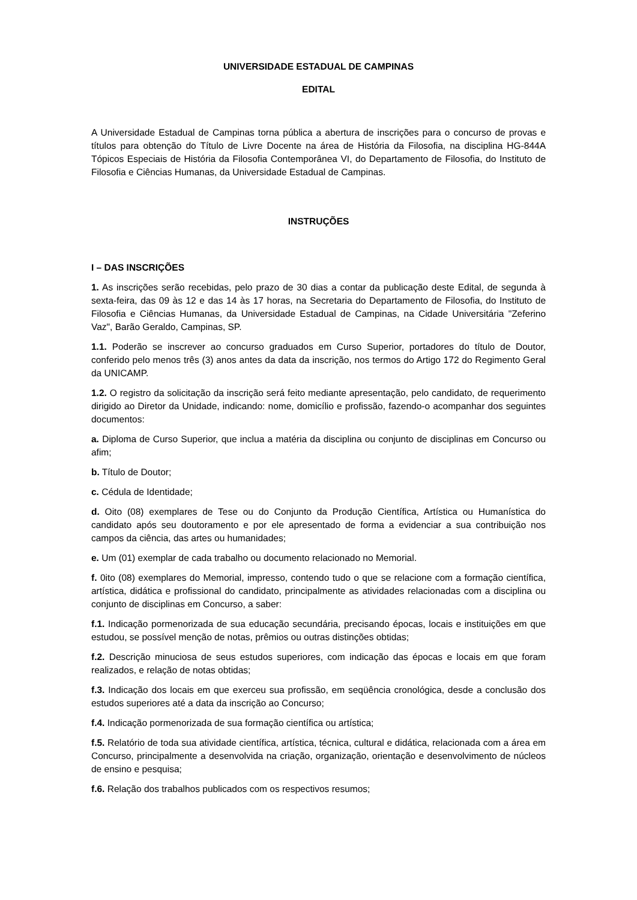UNIVERSIDADE ESTADUAL DE CAMPINAS
EDITAL
A Universidade Estadual de Campinas torna pública a abertura de inscrições para o concurso de provas e títulos para obtenção do Título de Livre Docente na área de História da Filosofia, na disciplina HG-844A Tópicos Especiais de História da Filosofia Contemporânea VI, do Departamento de Filosofia, do Instituto de Filosofia e Ciências Humanas, da Universidade Estadual de Campinas.
INSTRUÇÕES
I – DAS INSCRIÇÕES
1. As inscrições serão recebidas, pelo prazo de 30 dias a contar da publicação deste Edital, de segunda à sexta-feira, das 09 às 12 e das 14 às 17 horas, na Secretaria do Departamento de Filosofia, do Instituto de Filosofia e Ciências Humanas, da Universidade Estadual de Campinas, na Cidade Universitária "Zeferino Vaz", Barão Geraldo, Campinas, SP.
1.1. Poderão se inscrever ao concurso graduados em Curso Superior, portadores do título de Doutor, conferido pelo menos três (3) anos antes da data da inscrição, nos termos do Artigo 172 do Regimento Geral da UNICAMP.
1.2. O registro da solicitação da inscrição será feito mediante apresentação, pelo candidato, de requerimento dirigido ao Diretor da Unidade, indicando: nome, domicílio e profissão, fazendo-o acompanhar dos seguintes documentos:
a. Diploma de Curso Superior, que inclua a matéria da disciplina ou conjunto de disciplinas em Concurso ou afim;
b. Título de Doutor;
c. Cédula de Identidade;
d. Oito (08) exemplares de Tese ou do Conjunto da Produção Científica, Artística ou Humanística do candidato após seu doutoramento e por ele apresentado de forma a evidenciar a sua contribuição nos campos da ciência, das artes ou humanidades;
e. Um (01) exemplar de cada trabalho ou documento relacionado no Memorial.
f. 0ito (08) exemplares do Memorial, impresso, contendo tudo o que se relacione com a formação científica, artística, didática e profissional do candidato, principalmente as atividades relacionadas com a disciplina ou conjunto de disciplinas em Concurso, a saber:
f.1. Indicação pormenorizada de sua educação secundária, precisando épocas, locais e instituições em que estudou, se possível menção de notas, prêmios ou outras distinções obtidas;
f.2. Descrição minuciosa de seus estudos superiores, com indicação das épocas e locais em que foram realizados, e relação de notas obtidas;
f.3. Indicação dos locais em que exerceu sua profissão, em seqüência cronológica, desde a conclusão dos estudos superiores até a data da inscrição ao Concurso;
f.4. Indicação pormenorizada de sua formação científica ou artística;
f.5. Relatório de toda sua atividade científica, artística, técnica, cultural e didática, relacionada com a área em Concurso, principalmente a desenvolvida na criação, organização, orientação e desenvolvimento de núcleos de ensino e pesquisa;
f.6. Relação dos trabalhos publicados com os respectivos resumos;